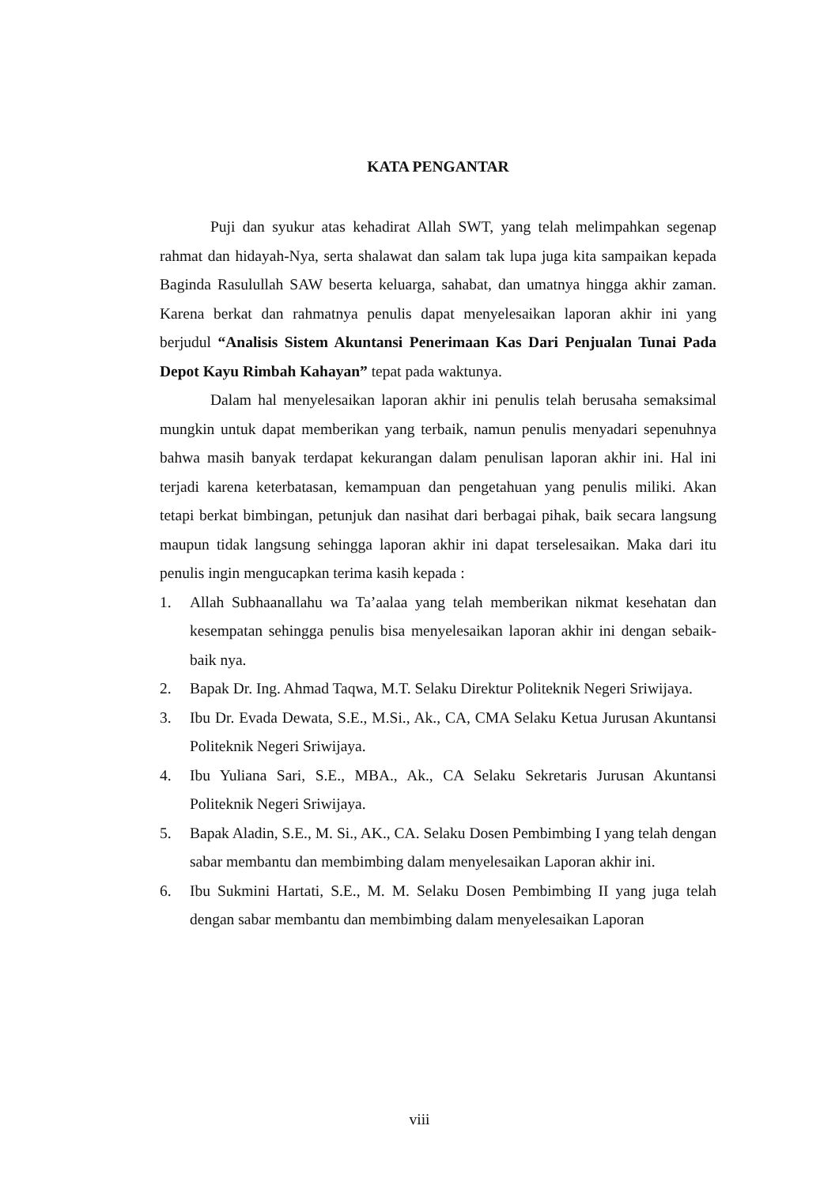KATA PENGANTAR
Puji dan syukur atas kehadirat Allah SWT, yang telah melimpahkan segenap rahmat dan hidayah-Nya, serta shalawat dan salam tak lupa juga kita sampaikan kepada Baginda Rasulullah SAW beserta keluarga, sahabat, dan umatnya hingga akhir zaman. Karena berkat dan rahmatnya penulis dapat menyelesaikan laporan akhir ini yang berjudul “Analisis Sistem Akuntansi Penerimaan Kas Dari Penjualan Tunai Pada Depot Kayu Rimbah Kahayan” tepat pada waktunya.
Dalam hal menyelesaikan laporan akhir ini penulis telah berusaha semaksimal mungkin untuk dapat memberikan yang terbaik, namun penulis menyadari sepenuhnya bahwa masih banyak terdapat kekurangan dalam penulisan laporan akhir ini. Hal ini terjadi karena keterbatasan, kemampuan dan pengetahuan yang penulis miliki. Akan tetapi berkat bimbingan, petunjuk dan nasihat dari berbagai pihak, baik secara langsung maupun tidak langsung sehingga laporan akhir ini dapat terselesaikan. Maka dari itu penulis ingin mengucapkan terima kasih kepada :
1. Allah Subhaanallahu wa Ta’aalaa yang telah memberikan nikmat kesehatan dan kesempatan sehingga penulis bisa menyelesaikan laporan akhir ini dengan sebaik-baik nya.
2. Bapak Dr. Ing. Ahmad Taqwa, M.T. Selaku Direktur Politeknik Negeri Sriwijaya.
3. Ibu Dr. Evada Dewata, S.E., M.Si., Ak., CA, CMA Selaku Ketua Jurusan Akuntansi Politeknik Negeri Sriwijaya.
4. Ibu Yuliana Sari, S.E., MBA., Ak., CA Selaku Sekretaris Jurusan Akuntansi Politeknik Negeri Sriwijaya.
5. Bapak Aladin, S.E., M. Si., AK., CA. Selaku Dosen Pembimbing I yang telah dengan sabar membantu dan membimbing dalam menyelesaikan Laporan akhir ini.
6. Ibu Sukmini Hartati, S.E., M. M. Selaku Dosen Pembimbing II yang juga telah dengan sabar membantu dan membimbing dalam menyelesaikan Laporan
viii